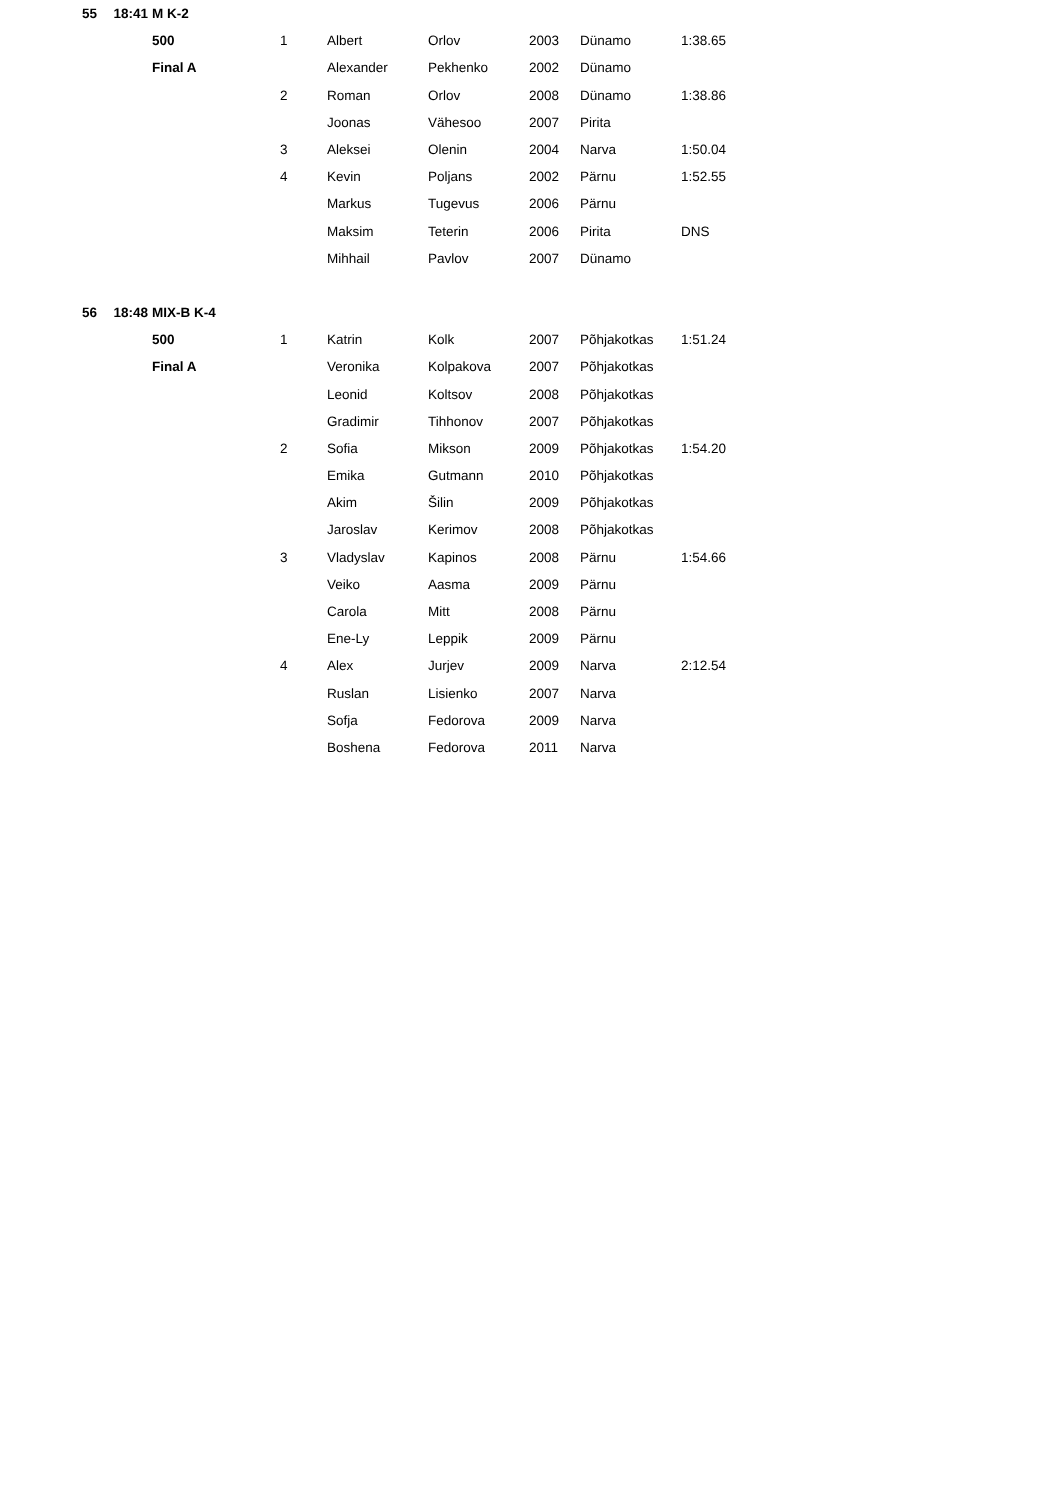| 55 | 18:41 | M K-2 | | | | | | |
| | | 500 | 1 | Albert | Orlov | 2003 | Dünamo | 1:38.65 |
| | | Final A | | Alexander | Pekhenko | 2002 | Dünamo | |
| | | | 2 | Roman | Orlov | 2008 | Dünamo | 1:38.86 |
| | | | | Joonas | Vähesoo | 2007 | Pirita | |
| | | | 3 | Aleksei | Olenin | 2004 | Narva | 1:50.04 |
| | | | 4 | Kevin | Poljans | 2002 | Pärnu | 1:52.55 |
| | | | | Markus | Tugevus | 2006 | Pärnu | |
| | | | | Maksim | Teterin | 2006 | Pirita | DNS |
| | | | | Mihhail | Pavlov | 2007 | Dünamo | |
| 56 | 18:48 | MIX-B K-4 | | | | | | |
| | | 500 | 1 | Katrin | Kolk | 2007 | Põhjakotkas | 1:51.24 |
| | | Final A | | Veronika | Kolpakova | 2007 | Põhjakotkas | |
| | | | | Leonid | Koltsov | 2008 | Põhjakotkas | |
| | | | | Gradimir | Tihhonov | 2007 | Põhjakotkas | |
| | | | 2 | Sofia | Mikson | 2009 | Põhjakotkas | 1:54.20 |
| | | | | Emika | Gutmann | 2010 | Põhjakotkas | |
| | | | | Akim | Šilin | 2009 | Põhjakotkas | |
| | | | | Jaroslav | Kerimov | 2008 | Põhjakotkas | |
| | | | 3 | Vladyslav | Kapinos | 2008 | Pärnu | 1:54.66 |
| | | | | Veiko | Aasma | 2009 | Pärnu | |
| | | | | Carola | Mitt | 2008 | Pärnu | |
| | | | | Ene-Ly | Leppik | 2009 | Pärnu | |
| | | | 4 | Alex | Jurjev | 2009 | Narva | 2:12.54 |
| | | | | Ruslan | Lisienko | 2007 | Narva | |
| | | | | Sofja | Fedorova | 2009 | Narva | |
| | | | | Boshena | Fedorova | 2011 | Narva | |